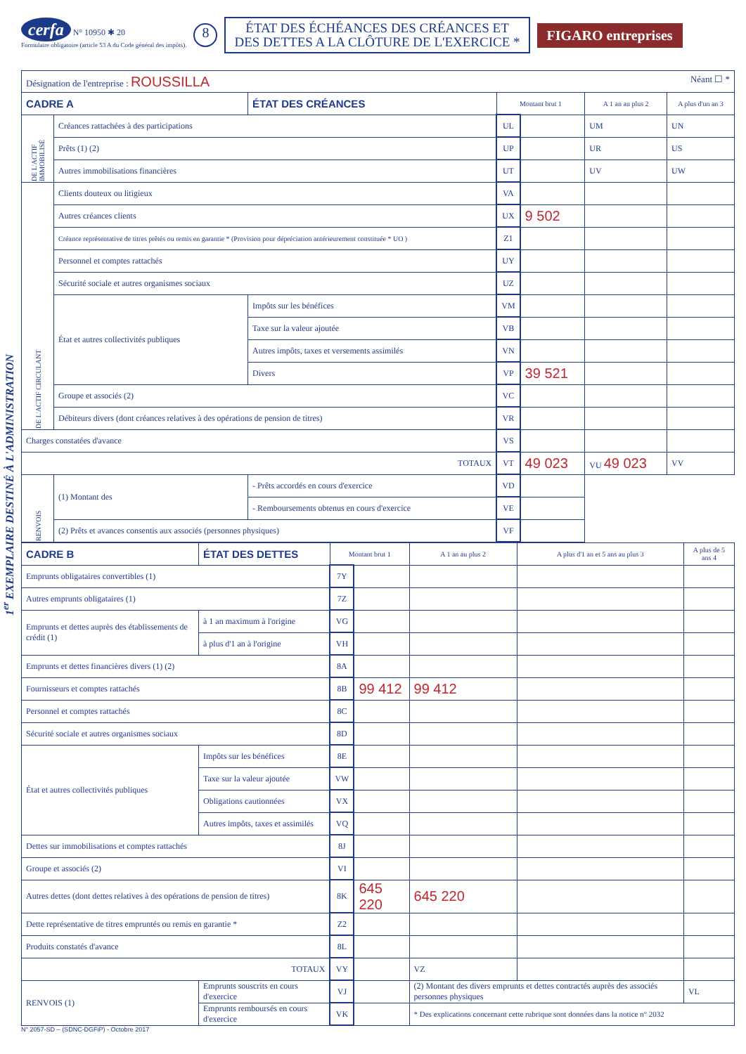1<sup>er</sup> EXEMPLAIRE DESTINÉ À L'ADMINISTRATION
cerfa N° 10950 ✱ 20
Formulaire obligatoire (article 53 A du Code général des impôts).
8
ÉTAT DES ÉCHÉANCES DES CRÉANCES ET
DES DETTES A LA CLÔTURE DE L'EXERCICE *
FIGARO entreprises
| Désignation de l'entreprise : ROUSSILLA Néant ☐ * | | | | | | |
| CADRE A | | ÉTAT DES CRÉANCES | Montant brut 1 | | A 1 an au plus 2 | A plus d'un an 3 |
| DE L'ACTIF IMMOBILISÉ | Créances rattachées à des participations | | UL | | UM | UN |
| | Prêts (1) (2) | | UP | | UR | US |
| | Autres immobilisations financières | | UT | | UV | UW |
| DE L'ACTIF CIRCULANT | Clients douteux ou litigieux | | VA | | | |
| | Autres créances clients | | UX | 9 502 | | |
| | Créance représentative de titres prêtés ou remis en garantie * (Provision pour dépréciation antérieurement constituée * UO ) | | Z1 | | | |
| | Personnel et comptes rattachés | | UY | | | |
| | Sécurité sociale et autres organismes sociaux | | UZ | | | |
| | État et autres collectivités publiques | Impôts sur les bénéfices | VM | | | |
| | | Taxe sur la valeur ajoutée | VB | | | |
| | | Autres impôts, taxes et versements assimilés | VN | | | |
| | | Divers | VP | 39 521 | | |
| | Groupe et associés (2) | | VC | | | |
| | Débiteurs divers (dont créances relatives à des opérations de pension de titres) | | VR | | | |
| Charges constatées d'avance | | | VS | | | |
| TOTAUX | | | VT | 49 023 | VU 49 023 | VV |
| RENVOIS | (1) Montant des | - Prêts accordés en cours d'exercice | VD | | | |
| | | - Remboursements obtenus en cours d'exercice | VE | | | |
| | (2) Prêts et avances consentis aux associés (personnes physiques) | | VF | | | |
| CADRE B | ÉTAT DES DETTES | | Montant brut 1 | | A 1 an au plus 2 | A plus d'1 an et 5 ans au plus 3 | A plus de 5 ans 4 |
| Emprunts obligataires convertibles (1) | | | 7Y | | | | |
| Autres emprunts obligataires (1) | | | 7Z | | | | |
| Emprunts et dettes auprès des établissements de crédit (1) | | à 1 an maximum à l'origine | VG | | | | |
| | | à plus d'1 an à l'origine | VH | | | | |
| Emprunts et dettes financières divers (1) (2) | | | 8A | | | | |
| Fournisseurs et comptes rattachés | | | 8B | 99 412 | 99 412 | | |
| Personnel et comptes rattachés | | | 8C | | | | |
| Sécurité sociale et autres organismes sociaux | | | 8D | | | | |
| État et autres collectivités publiques | Impôts sur les bénéfices | | 8E | | | | |
| | Taxe sur la valeur ajoutée | | VW | | | | |
| | Obligations cautionnées | | VX | | | | |
| | Autres impôts, taxes et assimilés | | VQ | | | | |
| Dettes sur immobilisations et comptes rattachés | | | 8J | | | | |
| Groupe et associés (2) | | | VI | | | | |
| Autres dettes (dont dettes relatives à des opérations de pension de titres) | | | 8K | 645 220 | 645 220 | | |
| Dette représentative de titres empruntés ou remis en garantie * | | | Z2 | | | | |
| Produits constatés d'avance | | | 8L | | | | |
| TOTAUX | | | VY | | VZ | | |
| RENVOIS (1) | Emprunts souscrits en cours d'exercice | | VJ | | (2) Montant des divers emprunts et dettes contractés auprès des associés personnes physiques | | VL |
| | Emprunts remboursés en cours d'exercice | | VK | | * Des explications concernant cette rubrique sont données dans la notice n° 2032 | | |
N° 2057-SD – (SDNC-DGFiP) - Octobre 2017